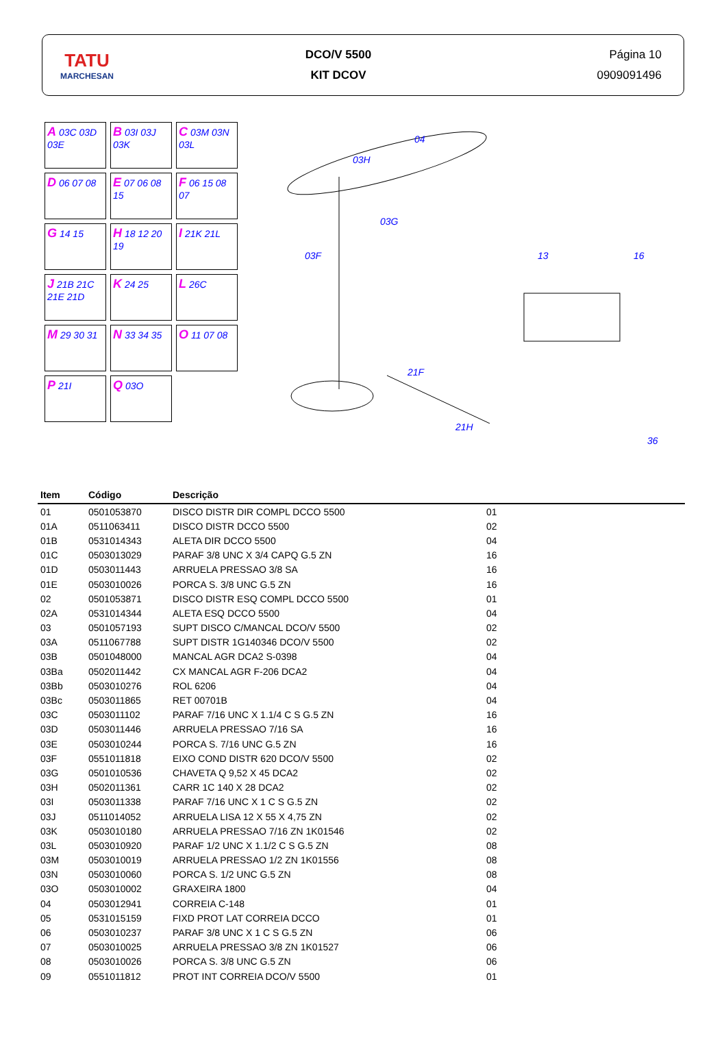TATU
MARCHESAN
DCO/V 5500
KIT DCOV
Página 10
0909091496
A 03C 03D 03E
B 03I 03J 03K
C 03M 03N 03L
D 06 07 08
E 07 06 08 15
F 06 15 08 07
G 14 15
H 18 12 20 19
I 21K 21L
J 21B 21C 21E 21D
K 24 25
L 26C
M 29 30 31
N 33 34 35
O 11 07 08
P 21I
Q 03O
04
03H
03G
03F
13
16
21F
21H
36
| Item | Código | Descrição | |
| --- | --- | --- | --- |
| 01 | 0501053870 | DISCO DISTR DIR COMPL DCCO 5500 | 01 |
| 01A | 0511063411 | DISCO DISTR DCCO 5500 | 02 |
| 01B | 0531014343 | ALETA DIR DCCO 5500 | 04 |
| 01C | 0503013029 | PARAF 3/8 UNC X 3/4 CAPQ G.5 ZN | 16 |
| 01D | 0503011443 | ARRUELA PRESSAO 3/8 SA | 16 |
| 01E | 0503010026 | PORCA S. 3/8 UNC G.5 ZN | 16 |
| 02 | 0501053871 | DISCO DISTR ESQ COMPL DCCO 5500 | 01 |
| 02A | 0531014344 | ALETA ESQ DCCO 5500 | 04 |
| 03 | 0501057193 | SUPT DISCO C/MANCAL DCO/V 5500 | 02 |
| 03A | 0511067788 | SUPT DISTR 1G140346 DCO/V 5500 | 02 |
| 03B | 0501048000 | MANCAL AGR DCA2 S-0398 | 04 |
| 03Ba | 0502011442 | CX MANCAL AGR F-206 DCA2 | 04 |
| 03Bb | 0503010276 | ROL 6206 | 04 |
| 03Bc | 0503011865 | RET 00701B | 04 |
| 03C | 0503011102 | PARAF 7/16 UNC X 1.1/4 C S G.5 ZN | 16 |
| 03D | 0503011446 | ARRUELA PRESSAO 7/16 SA | 16 |
| 03E | 0503010244 | PORCA S. 7/16 UNC G.5 ZN | 16 |
| 03F | 0551011818 | EIXO COND DISTR 620 DCO/V 5500 | 02 |
| 03G | 0501010536 | CHAVETA Q 9,52 X 45 DCA2 | 02 |
| 03H | 0502011361 | CARR 1C 140 X 28 DCA2 | 02 |
| 03I | 0503011338 | PARAF 7/16 UNC X 1 C S G.5 ZN | 02 |
| 03J | 0511014052 | ARRUELA LISA 12 X 55 X 4,75 ZN | 02 |
| 03K | 0503010180 | ARRUELA PRESSAO 7/16 ZN 1K01546 | 02 |
| 03L | 0503010920 | PARAF 1/2 UNC X 1.1/2 C S G.5 ZN | 08 |
| 03M | 0503010019 | ARRUELA PRESSAO 1/2 ZN 1K01556 | 08 |
| 03N | 0503010060 | PORCA S. 1/2 UNC G.5 ZN | 08 |
| 03O | 0503010002 | GRAXEIRA 1800 | 04 |
| 04 | 0503012941 | CORREIA C-148 | 01 |
| 05 | 0531015159 | FIXD PROT LAT CORREIA DCCO | 01 |
| 06 | 0503010237 | PARAF 3/8 UNC X 1 C S G.5 ZN | 06 |
| 07 | 0503010025 | ARRUELA PRESSAO 3/8 ZN 1K01527 | 06 |
| 08 | 0503010026 | PORCA S. 3/8 UNC G.5 ZN | 06 |
| 09 | 0551011812 | PROT INT CORREIA DCO/V 5500 | 01 |